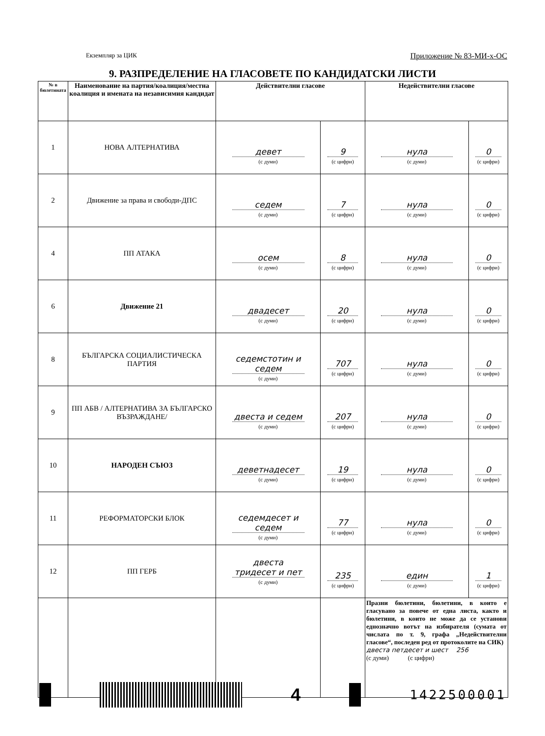Екземпляр за ЦИК Приложение № 83-МИ-х-ОС
9. РАЗПРЕДЕЛЕНИЕ НА ГЛАСОВЕТЕ ПО КАНДИДАТСКИ ЛИСТИ
| № в бюлетината | Наименование на партия/коалиция/местна коалиция и имената на независимия кандидат | Действителни гласове | | Недействителни гласове | |
| --- | --- | --- | --- | --- | --- |
| 1 | НОВА АЛТЕРНАТИВА | девет (с думи) | 9 (с цифри) | нула (с думи) | 0 (с цифри) |
| 2 | Движение за права и свободи-ДПС | седем (с думи) | 7 (с цифри) | нула (с думи) | 0 (с цифри) |
| 4 | ПП АТАКА | осем (с думи) | 8 (с цифри) | нула (с думи) | 0 (с цифри) |
| 6 | Движение 21 | двадесет (с думи) | 20 (с цифри) | нула (с думи) | 0 (с цифри) |
| 8 | БЪЛГАРСКА СОЦИАЛИСТИЧЕСКА ПАРТИЯ | седемстотин и седем (с думи) | 707 (с цифри) | нула (с думи) | 0 (с цифри) |
| 9 | ПП АБВ / АЛТЕРНАТИВА ЗА БЪЛГАРСКО ВЪЗРАЖДАНЕ/ | двеста и седем (с думи) | 207 (с цифри) | нула (с думи) | 0 (с цифри) |
| 10 | НАРОДЕН СЪЮЗ | деветнадесет (с думи) | 19 (с цифри) | нула (с думи) | 0 (с цифри) |
| 11 | РЕФОРМАТОРСКИ БЛОК | седемдесет и седем (с думи) | 77 (с цифри) | нула (с думи) | 0 (с цифри) |
| 12 | ПП ГЕРБ | двеста тридесет и пет (с думи) | 235 (с цифри) | един (с думи) | 1 (с цифри) |
| | | | | Празни бюлетини, бюлетини, в които е гласувано за повече от една листа, както и бюлетини, в които не може да се установи еднозначно вотът на избирателя (сумата от числата по т. 9, графа „Недействителни гласове“, последен ред от протоколите на СИК) двеста петдесет и шест 256 (с думи) (с цифри) | |
4
1422500001